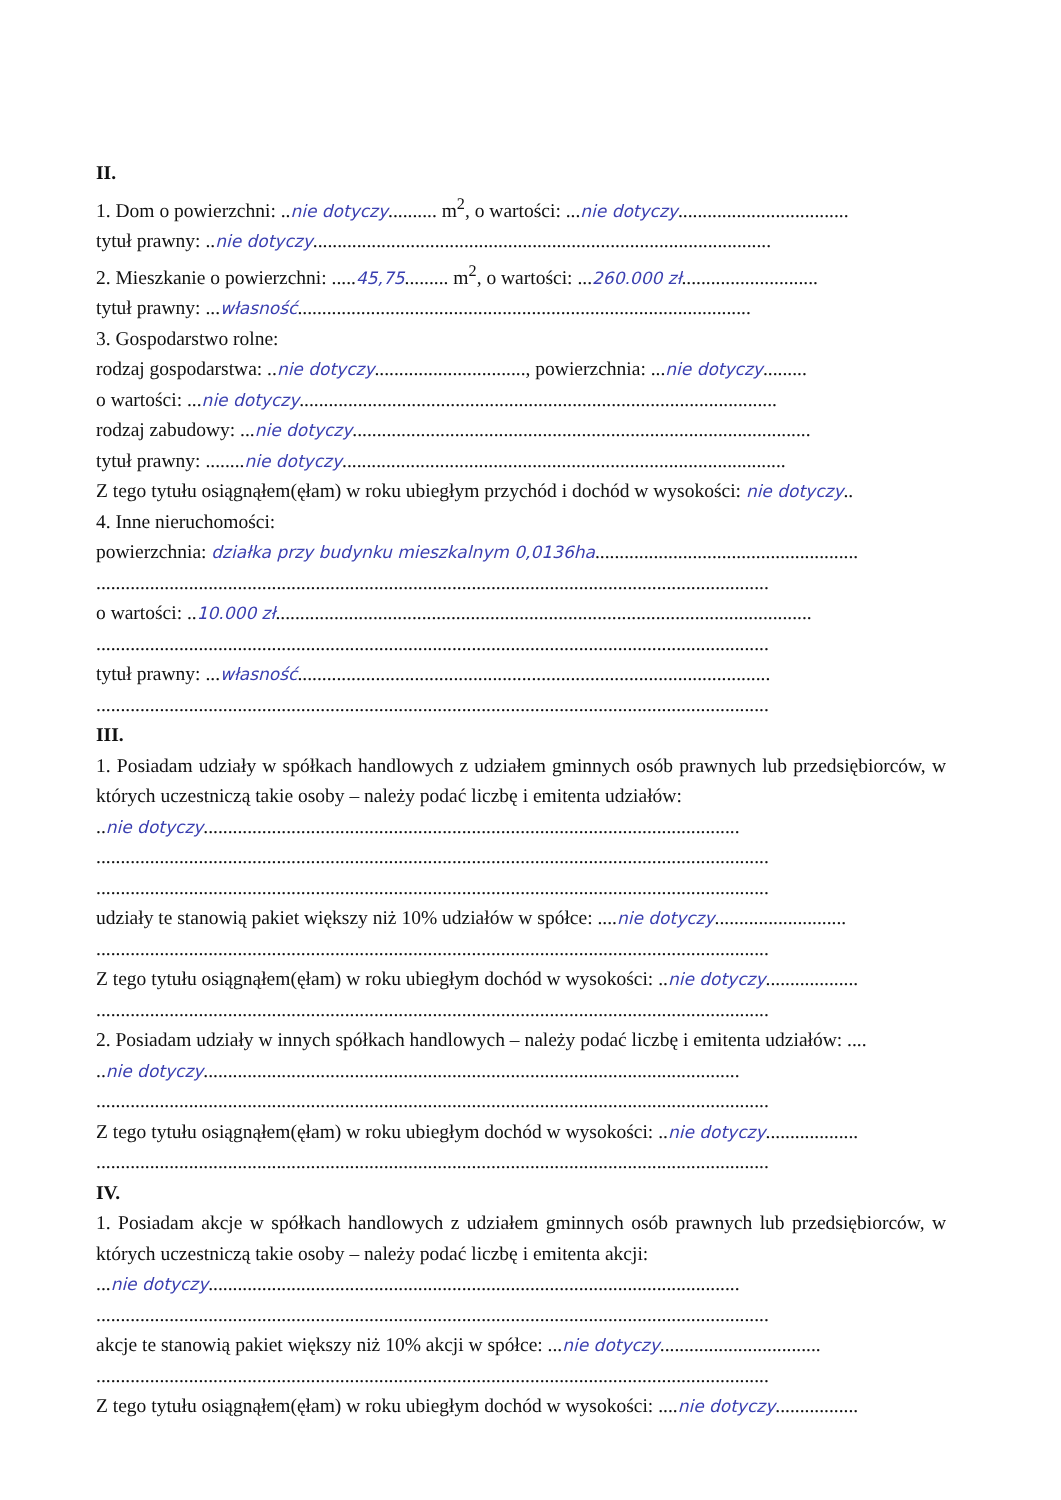II.
1. Dom o powierzchni: ..nie dotyczy.......... m<sup>2</sup>, o wartości: ...nie dotyczy...................................
tytuł prawny: ..nie dotyczy..............................................................................................
2. Mieszkanie o powierzchni: .....45,75......... m<sup>2</sup>, o wartości: ...260.000 zł............................
tytuł prawny: ...własność.............................................................................................
3. Gospodarstwo rolne:
rodzaj gospodarstwa: ..nie dotyczy..............................., powierzchnia: ...nie dotyczy.........
o wartości: ...nie dotyczy..................................................................................................
rodzaj zabudowy: ...nie dotyczy..............................................................................................
tytuł prawny: ........nie dotyczy...........................................................................................
Z tego tytułu osiągnąłem(ęłam) w roku ubiegłym przychód i dochód w wysokości: nie dotyczy..
4. Inne nieruchomości:
powierzchnia: działka przy budynku mieszkalnym 0,0136ha......................................................
..........................................................................................................................................
o wartości: ..10.000 zł..............................................................................................................
..........................................................................................................................................
tytuł prawny: ...własność.................................................................................................
..........................................................................................................................................
III.
1. Posiadam udziały w spółkach handlowych z udziałem gminnych osób prawnych lub przedsiębiorców, w których uczestniczą takie osoby – należy podać liczbę i emitenta udziałów:
..nie dotyczy..............................................................................................................
..........................................................................................................................................
..........................................................................................................................................
udziały te stanowią pakiet większy niż 10% udziałów w spółce: ....nie dotyczy...........................
..........................................................................................................................................
Z tego tytułu osiągnąłem(ęłam) w roku ubiegłym dochód w wysokości: ..nie dotyczy...................
..........................................................................................................................................
2. Posiadam udziały w innych spółkach handlowych – należy podać liczbę i emitenta udziałów: ....
..nie dotyczy..............................................................................................................
..........................................................................................................................................
Z tego tytułu osiągnąłem(ęłam) w roku ubiegłym dochód w wysokości: ..nie dotyczy...................
..........................................................................................................................................
IV.
1. Posiadam akcje w spółkach handlowych z udziałem gminnych osób prawnych lub przedsiębiorców, w których uczestniczą takie osoby – należy podać liczbę i emitenta akcji:
...nie dotyczy.............................................................................................................
..........................................................................................................................................
akcje te stanowią pakiet większy niż 10% akcji w spółce: ...nie dotyczy.................................
..........................................................................................................................................
Z tego tytułu osiągnąłem(ęłam) w roku ubiegłym dochód w wysokości: ....nie dotyczy.................